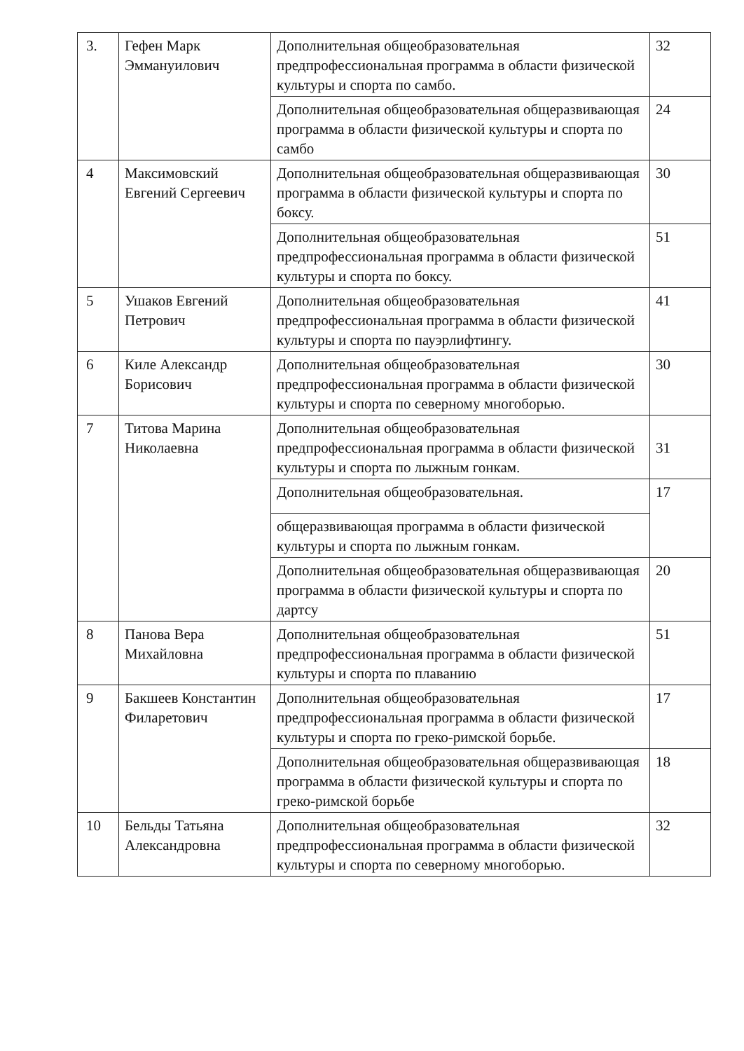| 3. | Гефен Марк Эммануилович | Дополнительная общеобразовательная предпрофессиональная программа в области физической культуры и спорта по самбо. | 32 |
| | | Дополнительная общеобразовательная общеразвивающая программа в области физической культуры и спорта по самбо | 24 |
| 4 | Максимовский Евгений Сергеевич | Дополнительная общеобразовательная общеразвивающая программа в области физической культуры и спорта по боксу. | 30 |
| | | Дополнительная общеобразовательная предпрофессиональная программа в области физической культуры и спорта по боксу. | 51 |
| 5 | Ушаков Евгений Петрович | Дополнительная общеобразовательная предпрофессиональная программа в области физической культуры и спорта по пауэрлифтингу. | 41 |
| 6 | Киле Александр Борисович | Дополнительная общеобразовательная предпрофессиональная программа в области физической культуры и спорта по северному многоборью. | 30 |
| 7 | Титова Марина Николаевна | Дополнительная общеобразовательная предпрофессиональная программа в области физической культуры и спорта по лыжным гонкам. | 31 |
| | | Дополнительная общеобразовательная. | 17 |
| | | общеразвивающая программа в области физической культуры и спорта по лыжным гонкам. | |
| | | Дополнительная общеобразовательная общеразвивающая программа в области физической культуры и спорта по дартсу | 20 |
| 8 | Панова Вера Михайловна | Дополнительная общеобразовательная предпрофессиональная программа в области физической культуры и спорта по плаванию | 51 |
| 9 | Бакшеев Константин Филаретович | Дополнительная общеобразовательная предпрофессиональная программа в области физической культуры и спорта по греко-римской борьбе. | 17 |
| | | Дополнительная общеобразовательная общеразвивающая программа в области физической культуры и спорта по греко-римской борьбе | 18 |
| 10 | Бельды Татьяна Александровна | Дополнительная общеобразовательная предпрофессиональная программа в области физической культуры и спорта по северному многоборью. | 32 |